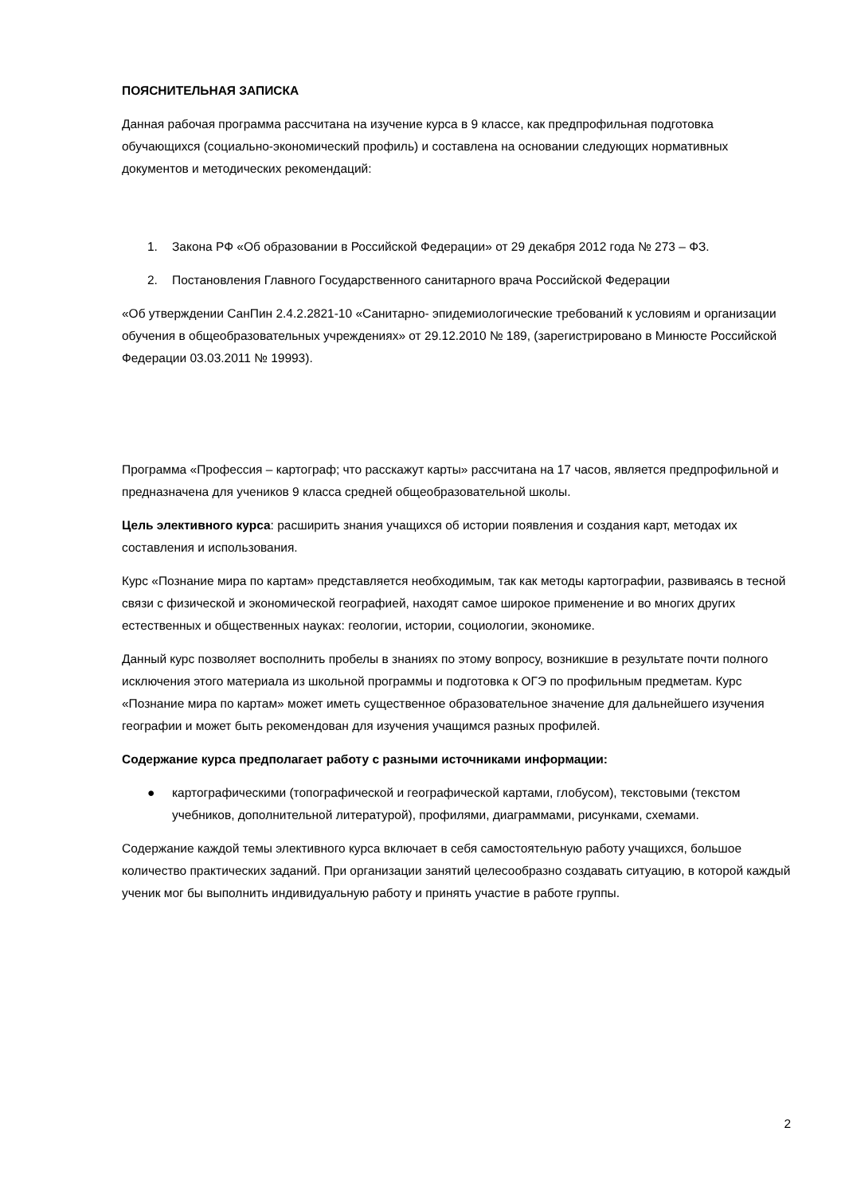ПОЯСНИТЕЛЬНАЯ ЗАПИСКА
Данная рабочая программа рассчитана на изучение курса в 9 классе, как предпрофильная подготовка обучающихся (социально-экономический профиль) и составлена на основании следующих нормативных документов и методических рекомендаций:
1. Закона РФ «Об образовании в Российской Федерации» от 29 декабря 2012 года № 273 – ФЗ.
2. Постановления Главного Государственного санитарного врача Российской Федерации
«Об утверждении СанПин 2.4.2.2821-10 «Санитарно- эпидемиологические требований к условиям и организации обучения в общеобразовательных учреждениях» от 29.12.2010 № 189, (зарегистрировано в Минюсте Российской Федерации 03.03.2011 № 19993).
Программа «Профессия – картограф; что расскажут карты» рассчитана на 17 часов, является предпрофильной и предназначена для учеников 9 класса средней общеобразовательной школы.
Цель элективного курса: расширить знания учащихся об истории появления и создания карт, методах их составления и использования.
Курс «Познание мира по картам» представляется необходимым, так как методы картографии, развиваясь в тесной связи с физической и экономической географией, находят самое широкое применение и во многих других естественных и общественных науках: геологии, истории, социологии, экономике.
Данный курс позволяет восполнить пробелы в знаниях по этому вопросу, возникшие в результате почти полного исключения этого материала из школьной программы и подготовка к ОГЭ по профильным предметам. Курс «Познание мира по картам» может иметь существенное образовательное значение для дальнейшего изучения географии и может быть рекомендован для изучения учащимся разных профилей.
Содержание курса предполагает работу с разными источниками информации:
● картографическими (топографической и географической картами, глобусом), текстовыми (текстом учебников, дополнительной литературой), профилями, диаграммами, рисунками, схемами.
Содержание каждой темы элективного курса включает в себя самостоятельную работу учащихся, большое количество практических заданий. При организации занятий целесообразно создавать ситуацию, в которой каждый ученик мог бы выполнить индивидуальную работу и принять участие в работе группы.
2